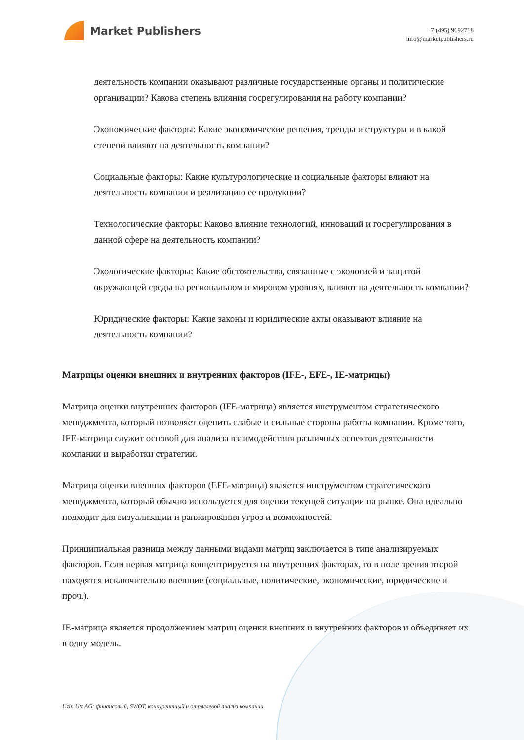Market Publishers
+7 (495) 9692718
info@marketpublishers.ru
деятельность компании оказывают различные государственные органы и политические организации? Какова степень влияния госрегулирования на работу компании?
Экономические факторы: Какие экономические решения, тренды и структуры и в какой степени влияют на деятельность компании?
Социальные факторы: Какие культурологические и социальные факторы влияют на деятельность компании и реализацию ее продукции?
Технологические факторы: Каково влияние технологий, инноваций и госрегулирования в данной сфере на деятельность компании?
Экологические факторы: Какие обстоятельства, связанные с экологией и защитой окружающей среды на региональном и мировом уровнях, влияют на деятельность компании?
Юридические факторы: Какие законы и юридические акты оказывают влияние на деятельность компании?
Матрицы оценки внешних и внутренних факторов (IFE-, EFE-, IE-матрицы)
Матрица оценки внутренних факторов (IFE-матрица) является инструментом стратегического менеджмента, который позволяет оценить слабые и сильные стороны работы компании. Кроме того, IFE-матрица служит основой для анализа взаимодействия различных аспектов деятельности компании и выработки стратегии.
Матрица оценки внешних факторов (EFE-матрица) является инструментом стратегического менеджмента, который обычно используется для оценки текущей ситуации на рынке. Она идеально подходит для визуализации и ранжирования угроз и возможностей.
Принципиальная разница между данными видами матриц заключается в типе анализируемых факторов. Если первая матрица концентрируется на внутренних факторах, то в поле зрения второй находятся исключительно внешние (социальные, политические, экономические, юридические и проч.).
IE-матрица является продолжением матриц оценки внешних и внутренних факторов и объединяет их в одну модель.
Uzin Utz AG: финансовый, SWOT, конкурентный и отраслевой анализ компании